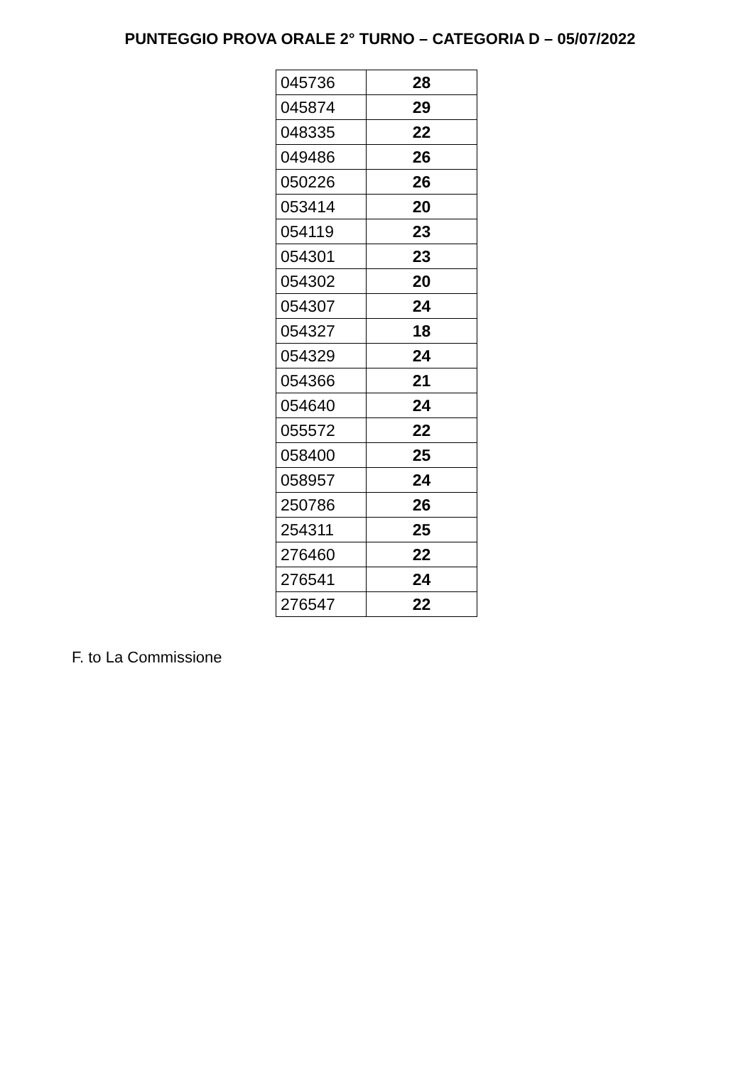PUNTEGGIO PROVA ORALE 2° TURNO – CATEGORIA D – 05/07/2022
| 045736 | 28 |
| 045874 | 29 |
| 048335 | 22 |
| 049486 | 26 |
| 050226 | 26 |
| 053414 | 20 |
| 054119 | 23 |
| 054301 | 23 |
| 054302 | 20 |
| 054307 | 24 |
| 054327 | 18 |
| 054329 | 24 |
| 054366 | 21 |
| 054640 | 24 |
| 055572 | 22 |
| 058400 | 25 |
| 058957 | 24 |
| 250786 | 26 |
| 254311 | 25 |
| 276460 | 22 |
| 276541 | 24 |
| 276547 | 22 |
F. to La Commissione